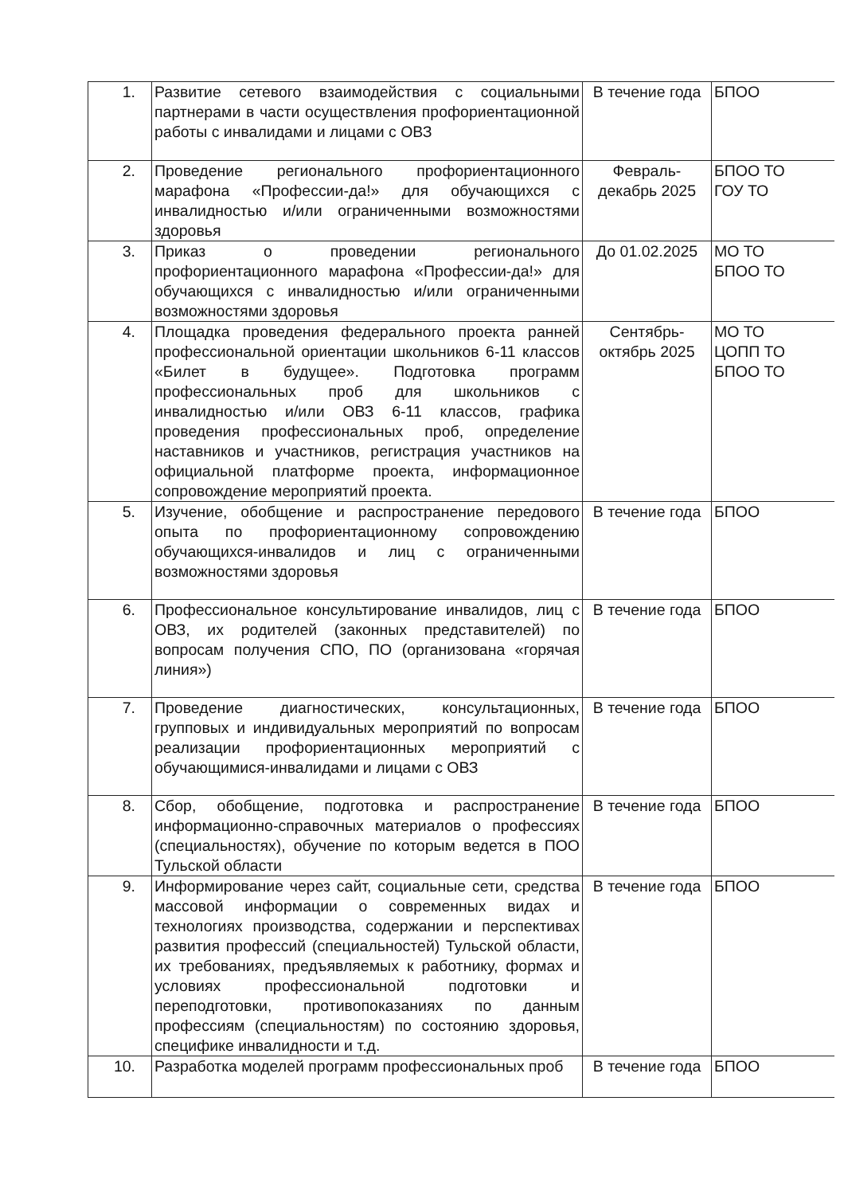| 1. | Развитие сетевого взаимодействия с социальными партнерами в части осуществления профориентационной работы с инвалидами и лицами с ОВЗ | В течение года | БПОО |
| 2. | Проведение регионального профориентационного марафона «Профессии-да!» для обучающихся с инвалидностью и/или ограниченными возможностями здоровья | Февраль- декабрь 2025 | БПОО ТО ГОУ ТО |
| 3. | Приказ о проведении регионального профориентационного марафона «Профессии-да!» для обучающихся с инвалидностью и/или ограниченными возможностями здоровья | До 01.02.2025 | МО ТО БПОО ТО |
| 4. | Площадка проведения федерального проекта ранней профессиональной ориентации школьников 6-11 классов «Билет в будущее». Подготовка программ профессиональных проб для школьников с инвалидностью и/или ОВЗ 6-11 классов, графика проведения профессиональных проб, определение наставников и участников, регистрация участников на официальной платформе проекта, информационное сопровождение мероприятий проекта. | Сентябрь- октябрь 2025 | МО ТО ЦОПП ТО БПОО ТО |
| 5. | Изучение, обобщение и распространение передового опыта по профориентационному сопровождению обучающихся-инвалидов и лиц с ограниченными возможностями здоровья | В течение года | БПОО |
| 6. | Профессиональное консультирование инвалидов, лиц с ОВЗ, их родителей (законных представителей) по вопросам получения СПО, ПО (организована «горячая линия») | В течение года | БПОО |
| 7. | Проведение диагностических, консультационных, групповых и индивидуальных мероприятий по вопросам реализации профориентационных мероприятий с обучающимися-инвалидами и лицами с ОВЗ | В течение года | БПОО |
| 8. | Сбор, обобщение, подготовка и распространение информационно-справочных материалов о профессиях (специальностях), обучение по которым ведется в ПОО Тульской области | В течение года | БПОО |
| 9. | Информирование через сайт, социальные сети, средства массовой информации о современных видах и технологиях производства, содержании и перспективах развития профессий (специальностей) Тульской области, их требованиях, предъявляемых к работнику, формах и условиях профессиональной подготовки и переподготовки, противопоказаниях по данным профессиям (специальностям) по состоянию здоровья, специфике инвалидности и т.д. | В течение года | БПОО |
| 10. | Разработка моделей программ профессиональных проб | В течение года | БПОО |